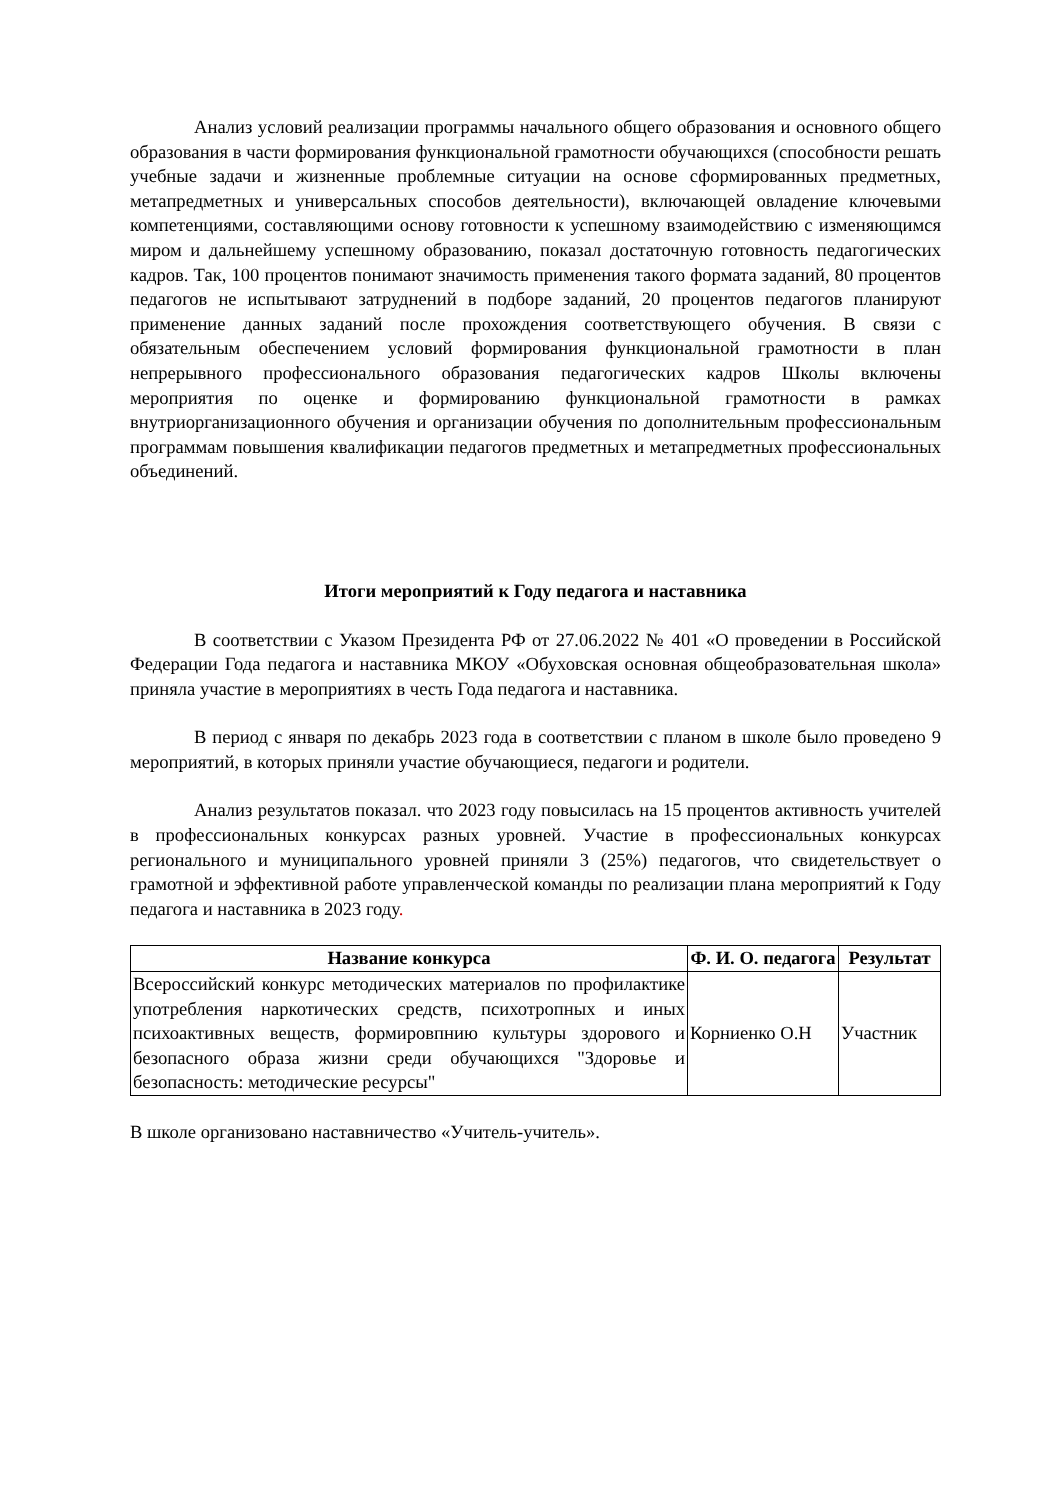Анализ условий реализации программы начального общего образования и основного общего образования в части формирования функциональной грамотности обучающихся (способности решать учебные задачи и жизненные проблемные ситуации на основе сформированных предметных, метапредметных и универсальных способов деятельности), включающей овладение ключевыми компетенциями, составляющими основу готовности к успешному взаимодействию с изменяющимся миром и дальнейшему успешному образованию, показал достаточную готовность педагогических кадров. Так, 100 процентов понимают значимость применения такого формата заданий, 80 процентов педагогов не испытывают затруднений в подборе заданий, 20 процентов педагогов планируют применение данных заданий после прохождения соответствующего обучения. В связи с обязательным обеспечением условий формирования функциональной грамотности в план непрерывного профессионального образования педагогических кадров Школы включены мероприятия по оценке и формированию функциональной грамотности в рамках внутриорганизационного обучения и организации обучения по дополнительным профессиональным программам повышения квалификации педагогов предметных и метапредметных профессиональных объединений.
Итоги мероприятий к Году педагога и наставника
В соответствии с Указом Президента РФ от 27.06.2022 № 401 «О проведении в Российской Федерации Года педагога и наставника МКОУ «Обуховская основная общеобразовательная школа» приняла участие в мероприятиях в честь Года педагога и наставника.
В период с января по декабрь 2023 года в соответствии с планом в школе было проведено 9 мероприятий, в которых приняли участие обучающиеся, педагоги и родители.
Анализ результатов показал. что 2023 году повысилась на 15 процентов активность учителей в профессиональных конкурсах разных уровней. Участие в профессиональных конкурсах регионального и муниципального уровней приняли 3 (25%) педагогов, что свидетельствует о грамотной и эффективной работе управленческой команды по реализации плана мероприятий к Году педагога и наставника в 2023 году.
| Название конкурса | Ф. И. О. педагога | Результат |
| --- | --- | --- |
| Всероссийский конкурс методических материалов по профилактике употребления наркотических средств, психотропных и иных психоактивных веществ, формировпнию культуры здорового и безопасного образа жизни среди обучающихся "Здоровье и безопасность: методические ресурсы" | Корниенко О.Н | Участник |
В школе организовано наставничество «Учитель-учитель».